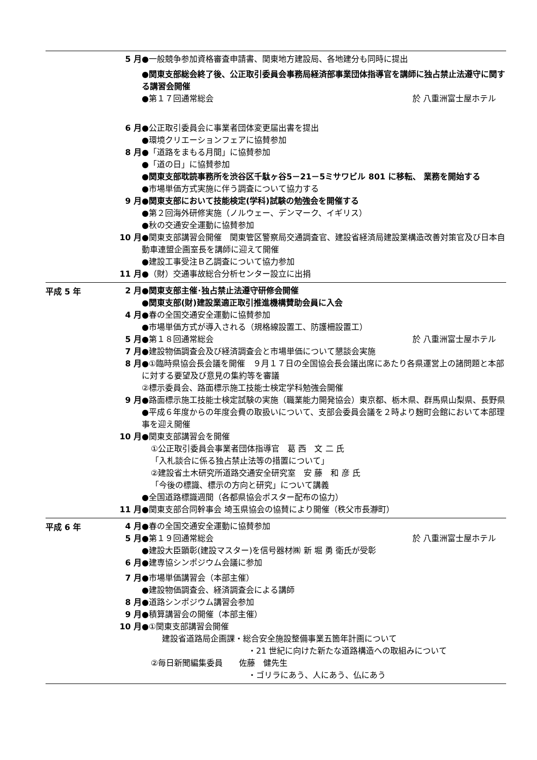5 月 ●一般競争参加資格審査申請書、関東地方建設局、各地建分も同時に提出
●関東支部総会終了後、公正取引委員会事務局経済部事業団体指導官を講師に独占禁止法遵守に関する講習会開催
●第１７回通常総会 於 八重洲富士屋ホテル
6 月 ●公正取引委員会に事業者団体変更届出書を提出
●環境クリエーションフェアに協賛参加
8 月 ●「道路をまもる月間」に協賛参加
●「道の日」に協賛参加
●関東支部耽読事務所を渋谷区千駄ヶ谷5－21－5ミサワビル 801 に移転、 業務を開始する
●市場単価方式実施に伴う調査について協力する
9 月 ●関東支部において技能検定(学科)試験の勉強会を開催する
●第２回海外研修実施（ノルウェー、デンマーク、イギリス）
●秋の交通安全運動に協賛参加
10 月 ●関東支部講習会開催　関東管区警察局交通調査官、建設省経済局建設業構造改善対策官及び日本自動車連盟企画室長を講師に迎えて開催
●建設工事受注Ｂ乙調査について協力参加
11 月 ●（財）交通事故総合分析センター設立に出捐
平成 5 年
2 月 ●関東支部主催･独占禁止法遵守研修会開催
●関東支部(財)建設業適正取引推進機構賛助会員に入会
4 月 ●春の全国交通安全運動に協賛参加
●市場単価方式が導入される（規格線設置工、防護柵設置工）
5 月 ●第１８回通常総会 於 八重洲富士屋ホテル
7 月 ●建設物価調査会及び経済調査会と市場単価について懇談会実施
8 月 ●①臨時県協会長会議を開催　９月１７日の全国協会長会議出席にあたり各県運営上の諸問題と本部に対する要望及び意見の集約等を審議
②標示委員会、路面標示施工技能士検定学科勉強会開催
9 月 ●路面標示施工技能士検定試験の実施（職業能力開発協会）東京都、栃木県、群馬県山梨県、長野県
●平成６年度からの年度会費の取扱いについて、支部会委員会議を２時より麹町会館において本部理事を迎え開催
10 月 ●関東支部講習会を開催
①公正取引委員会事業者団体指導官　葛 西　文 二 氏
「入札談合に係る独占禁止法等の措置について」
②建設省土木研究所道路交通安全研究室　安 藤　和 彦 氏
「今後の標識、標示の方向と研究」について講義
●全国道路標識週間（各都県協会ポスター配布の協力）
11 月 ●関東支部合同幹事会 埼玉県協会の協賛により開催（秩父市長瀞町）
平成 6 年
4 月 ●春の全国交通安全運動に協賛参加
5 月 ●第１９回通常総会 於 八重洲富士屋ホテル
●建設大臣顕彰(建設マスター)を信号器材㈱ 新 堀 勇 衛氏が受彰
6 月 ●建専協シンポジウム会議に参加
7 月 ●市場単価講習会（本部主催）
●建設物価調査会、経済調査会による講師
8 月 ●道路シンポジウム講習会参加
9 月 ●積算講習会の開催（本部主催）
10 月 ●①関東支部講習会開催
建設省道路局企画課・総合安全施設整備事業五箇年計画について
・21 世紀に向けた新たな道路構造への取組みについて
②毎日新聞編集委員　　佐藤　健先生
・ゴリラにあう、人にあう、仏にあう